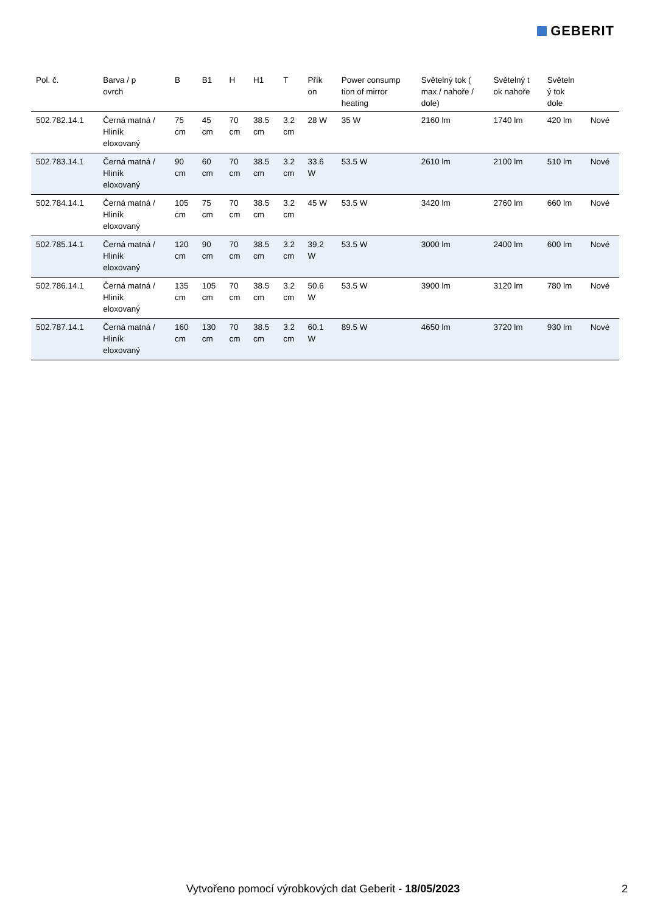GEBERIT
| Pol. č. | Barva / p ovrch | B | B1 | H | H1 | T | Přík on | Power consump tion of mirror heating | Světelný tok ( max / nahoře / dole) | Světelný t ok nahoře | Světeln ý tok dole | |
| --- | --- | --- | --- | --- | --- | --- | --- | --- | --- | --- | --- | --- |
| 502.782.14.1 | Černá matná / Hliník eloxovaný | 75 cm | 45 cm | 70 cm | 38.5 cm | 3.2 cm | 28 W | 35 W | 2160 lm | 1740 lm | 420 lm | Nové |
| 502.783.14.1 | Černá matná / Hliník eloxovaný | 90 cm | 60 cm | 70 cm | 38.5 cm | 3.2 cm | 33.6 W | 53.5 W | 2610 lm | 2100 lm | 510 lm | Nové |
| 502.784.14.1 | Černá matná / Hliník eloxovaný | 105 cm | 75 cm | 70 cm | 38.5 cm | 3.2 cm | 45 W | 53.5 W | 3420 lm | 2760 lm | 660 lm | Nové |
| 502.785.14.1 | Černá matná / Hliník eloxovaný | 120 cm | 90 cm | 70 cm | 38.5 cm | 3.2 cm | 39.2 W | 53.5 W | 3000 lm | 2400 lm | 600 lm | Nové |
| 502.786.14.1 | Černá matná / Hliník eloxovaný | 135 cm | 105 cm | 70 cm | 38.5 cm | 3.2 cm | 50.6 W | 53.5 W | 3900 lm | 3120 lm | 780 lm | Nové |
| 502.787.14.1 | Černá matná / Hliník eloxovaný | 160 cm | 130 cm | 70 cm | 38.5 cm | 3.2 cm | 60.1 W | 89.5 W | 4650 lm | 3720 lm | 930 lm | Nové |
Vytvořeno pomocí výrobkových dat Geberit - 18/05/2023 2